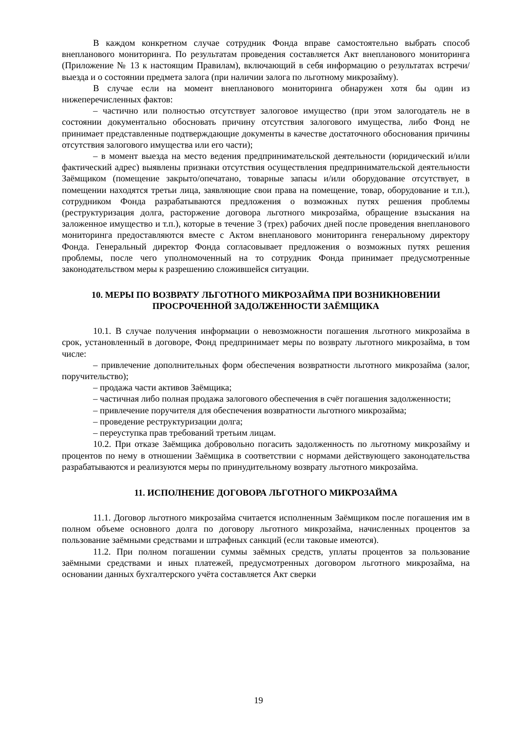В каждом конкретном случае сотрудник Фонда вправе самостоятельно выбрать способ внепланового мониторинга. По результатам проведения составляется Акт внепланового мониторинга (Приложение № 13 к настоящим Правилам), включающий в себя информацию о результатах встречи/выезда и о состоянии предмета залога (при наличии залога по льготному микрозайму).
В случае если на момент внепланового мониторинга обнаружен хотя бы один из нижеперечисленных фактов:
– частично или полностью отсутствует залоговое имущество (при этом залогодатель не в состоянии документально обосновать причину отсутствия залогового имущества, либо Фонд не принимает представленные подтверждающие документы в качестве достаточного обоснования причины отсутствия залогового имущества или его части);
– в момент выезда на место ведения предпринимательской деятельности (юридический и/или фактический адрес) выявлены признаки отсутствия осуществления предпринимательской деятельности Заёмщиком (помещение закрыто/опечатано, товарные запасы и/или оборудование отсутствует, в помещении находятся третьи лица, заявляющие свои права на помещение, товар, оборудование и т.п.), сотрудником Фонда разрабатываются предложения о возможных путях решения проблемы (реструктуризация долга, расторжение договора льготного микрозайма, обращение взыскания на заложенное имущество и т.п.), которые в течение 3 (трех) рабочих дней после проведения внепланового мониторинга предоставляются вместе с Актом внепланового мониторинга генеральному директору Фонда. Генеральный директор Фонда согласовывает предложения о возможных путях решения проблемы, после чего уполномоченный на то сотрудник Фонда принимает предусмотренные законодательством меры к разрешению сложившейся ситуации.
10. МЕРЫ ПО ВОЗВРАТУ ЛЬГОТНОГО МИКРОЗАЙМА ПРИ ВОЗНИКНОВЕНИИ ПРОСРОЧЕННОЙ ЗАДОЛЖЕННОСТИ ЗАЁМЩИКА
10.1. В случае получения информации о невозможности погашения льготного микрозайма в срок, установленный в договоре, Фонд предпринимает меры по возврату льготного микрозайма, в том числе:
– привлечение дополнительных форм обеспечения возвратности льготного микрозайма (залог, поручительство);
– продажа части активов Заёмщика;
– частичная либо полная продажа залогового обеспечения в счёт погашения задолженности;
– привлечение поручителя для обеспечения возвратности льготного микрозайма;
– проведение реструктуризации долга;
– переуступка прав требований третьим лицам.
10.2. При отказе Заёмщика добровольно погасить задолженность по льготному микрозайму и процентов по нему в отношении Заёмщика в соответствии с нормами действующего законодательства разрабатываются и реализуются меры по принудительному возврату льготного микрозайма.
11. ИСПОЛНЕНИЕ ДОГОВОРА ЛЬГОТНОГО МИКРОЗАЙМА
11.1. Договор льготного микрозайма считается исполненным Заёмщиком после погашения им в полном объеме основного долга по договору льготного микрозайма, начисленных процентов за пользование заёмными средствами и штрафных санкций (если таковые имеются).
11.2. При полном погашении суммы заёмных средств, уплаты процентов за пользование заёмными средствами и иных платежей, предусмотренных договором льготного микрозайма, на основании данных бухгалтерского учёта составляется Акт сверки
19